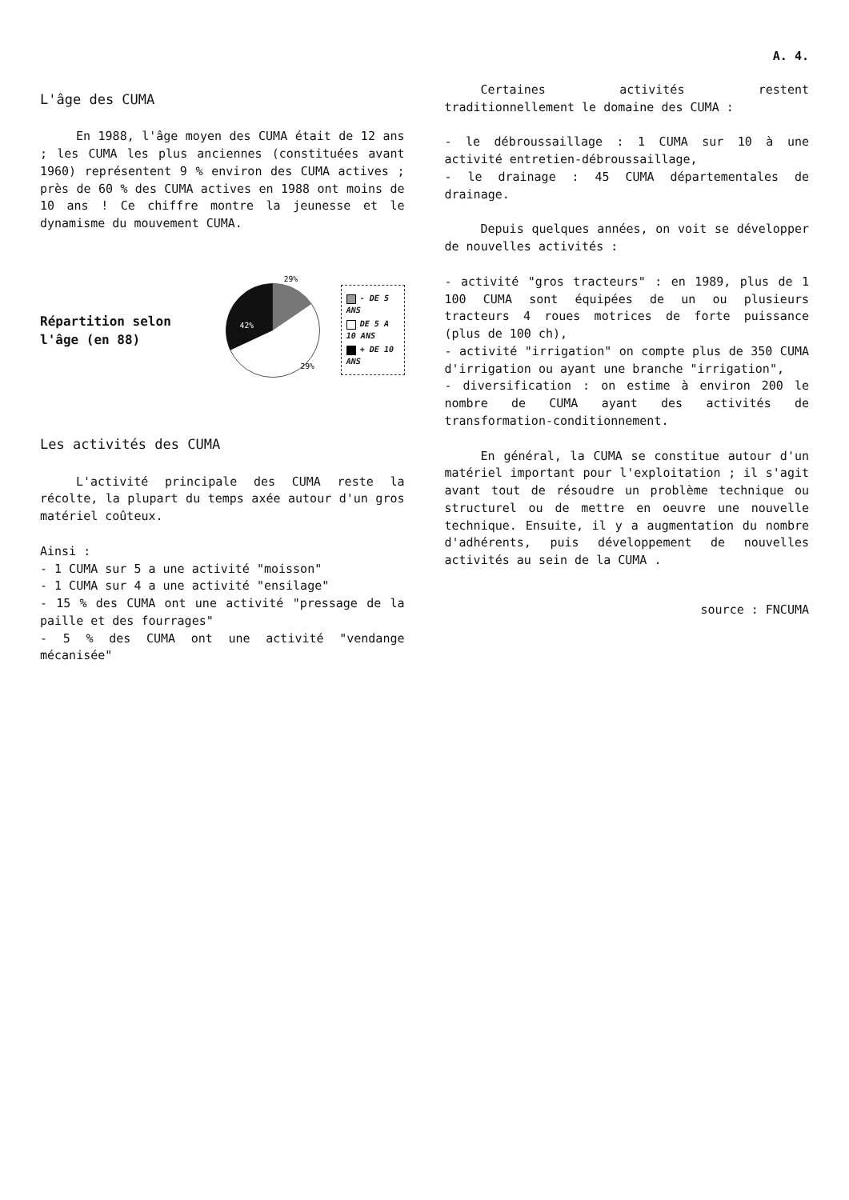A. 4.
L'âge des CUMA
En 1988, l'âge moyen des CUMA était de 12 ans ; les CUMA les plus anciennes (constituées avant 1960) représentent 9 % environ des CUMA actives ; près de 60 % des CUMA actives en 1988 ont moins de 10 ans ! Ce chiffre montre la jeunesse et le dynamisme du mouvement CUMA.
Répartition selon l'âge (en 88)
42%
29%
29%
- DE 5 ANS
DE 5 A 10 ANS
+ DE 10 ANS
Les activités des CUMA
L'activité principale des CUMA reste la récolte, la plupart du temps axée autour d'un gros matériel coûteux.
Ainsi :
- 1 CUMA sur 5 a une activité "moisson"
- 1 CUMA sur 4 a une activité "ensilage"
- 15 % des CUMA ont une activité "pressage de la paille et des fourrages"
- 5 % des CUMA ont une activité "vendange mécanisée"
Certaines activités restent traditionnellement le domaine des CUMA :
- le débroussaillage : 1 CUMA sur 10 à une activité entretien-débroussaillage,
- le drainage : 45 CUMA départementales de drainage.
Depuis quelques années, on voit se développer de nouvelles activités :
- activité "gros tracteurs" : en 1989, plus de 1 100 CUMA sont équipées de un ou plusieurs tracteurs 4 roues motrices de forte puissance (plus de 100 ch),
- activité "irrigation" on compte plus de 350 CUMA d'irrigation ou ayant une branche "irrigation",
- diversification : on estime à environ 200 le nombre de CUMA ayant des activités de transformation-conditionnement.
En général, la CUMA se constitue autour d'un matériel important pour l'exploitation ; il s'agit avant tout de résoudre un problème technique ou structurel ou de mettre en oeuvre une nouvelle technique. Ensuite, il y a augmentation du nombre d'adhérents, puis développement de nouvelles activités au sein de la CUMA .
source : FNCUMA